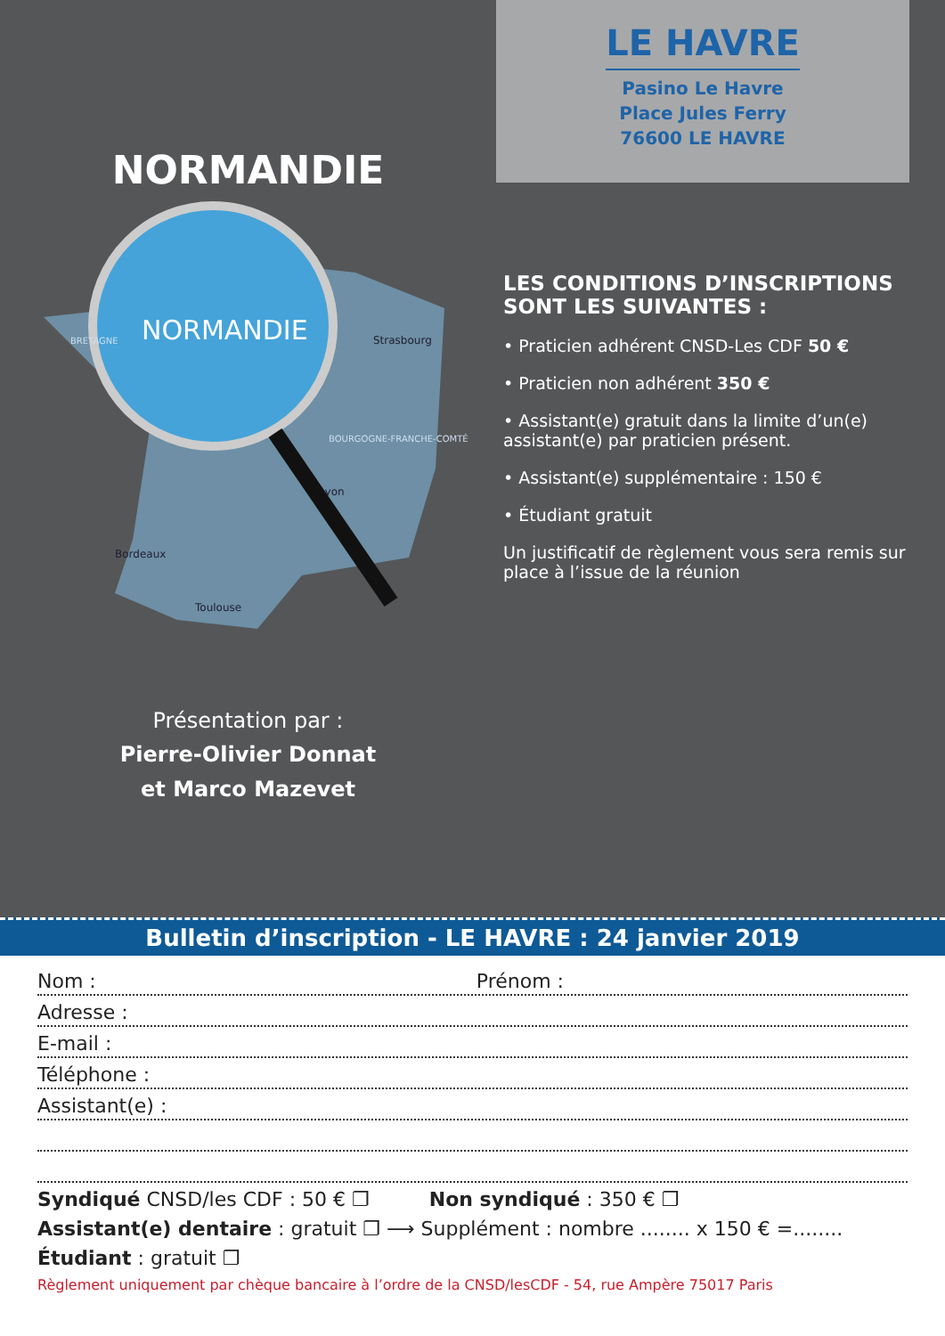NORMANDIE
NORMANDIE
BRETAGNE
Strasbourg
BOURGOGNE-FRANCHE-COMTÉ
Bordeaux
Lyon
Toulouse
Présentation par :
Pierre-Olivier Donnat
et Marco Mazevet
LE HAVRE
Pasino Le Havre
Place Jules Ferry
76600 LE HAVRE
LES CONDITIONS D’INSCRIPTIONS SONT LES SUIVANTES :
• Praticien adhérent CNSD-Les CDF 50 €
• Praticien non adhérent 350 €
• Assistant(e) gratuit dans la limite d’un(e) assistant(e) par praticien présent.
• Assistant(e) supplémentaire : 150 €
• Étudiant gratuit
Un justificatif de règlement vous sera remis sur place à l’issue de la réunion
Bulletin d’inscription - LE HAVRE : 24 janvier 2019
Nom : Prénom :
Adresse :
E-mail :
Téléphone :
Assistant(e) :
Syndiqué CNSD/les CDF : 50 € ❐ Non syndiqué : 350 € ❐
Assistant(e) dentaire : gratuit ❐ ⟶ Supplément : nombre ........ x 150 € =........
Étudiant : gratuit ❐
Règlement uniquement par chèque bancaire à l’ordre de la CNSD/lesCDF - 54, rue Ampère 75017 Paris